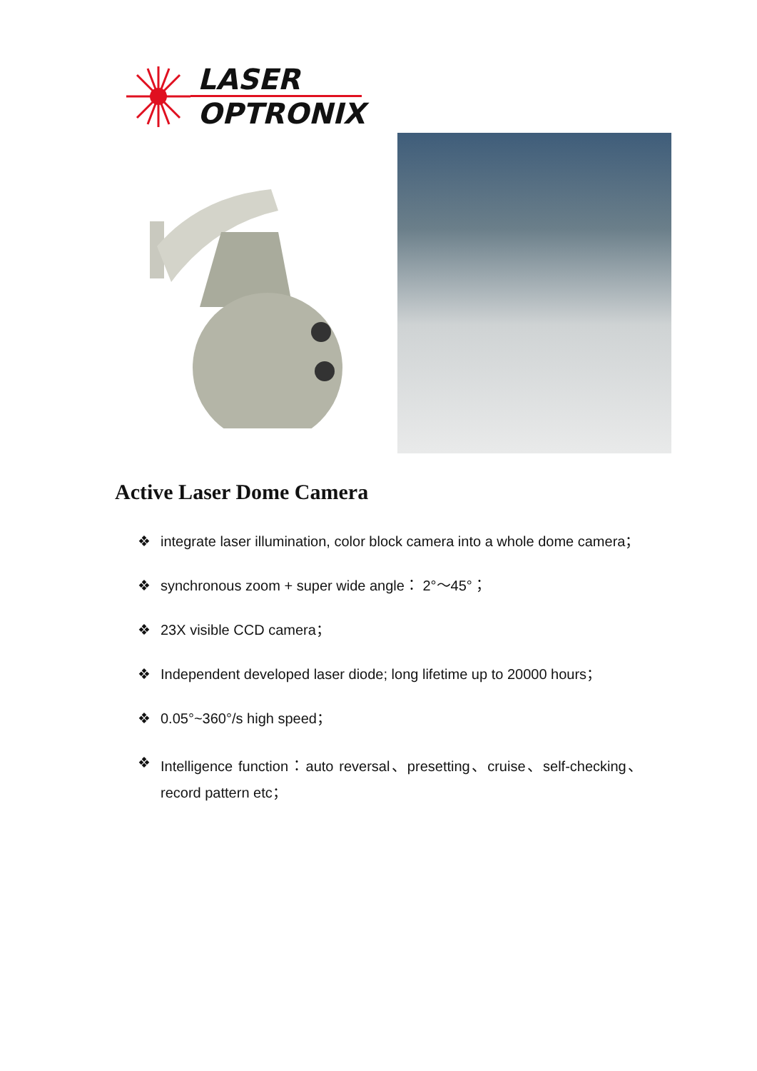LASER
OPTRONIX
Active Laser Dome Camera
❖ integrate laser illumination, color block camera into a whole dome camera；
❖ synchronous zoom + super wide angle： 2°～45°；
❖ 23X visible CCD camera；
❖ Independent developed laser diode; long lifetime up to 20000 hours；
❖ 0.05°~360°/s high speed；
❖ Intelligence function：auto reversal、presetting、cruise、self-checking、record pattern etc；